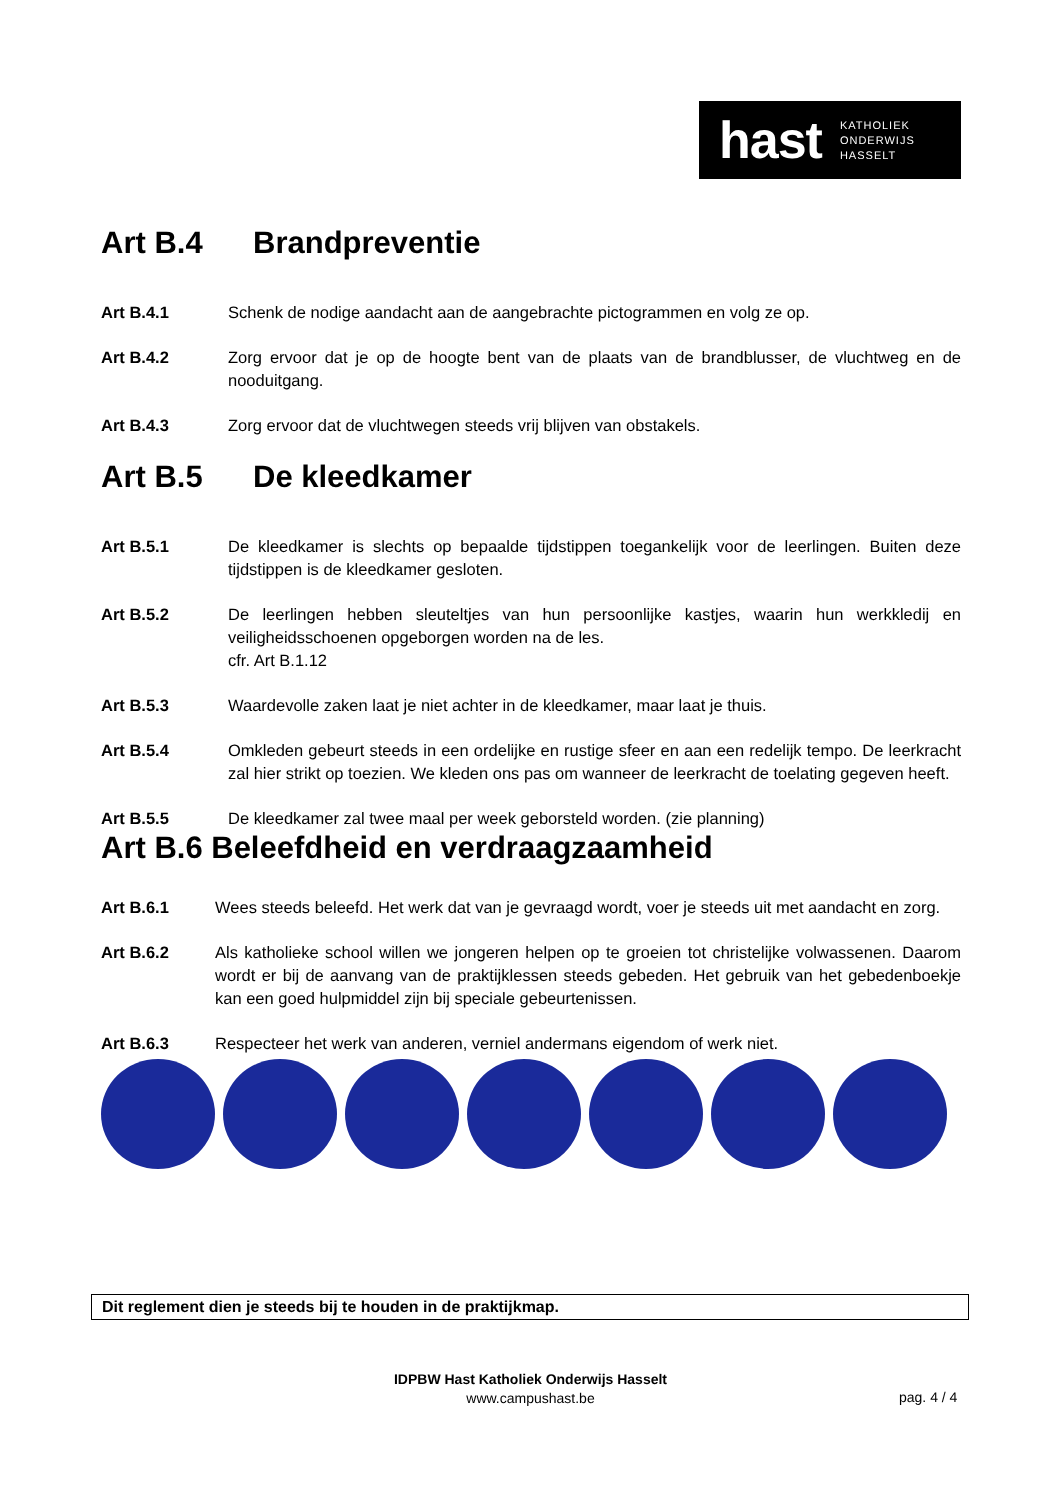hast KATHOLIEK
ONDERWIJS
HASSELT
Art B.4 Brandpreventie
Art B.4.1 Schenk de nodige aandacht aan de aangebrachte pictogrammen en volg ze op.
Art B.4.2 Zorg ervoor dat je op de hoogte bent van de plaats van de brandblusser, de vluchtweg en de nooduitgang.
Art B.4.3 Zorg ervoor dat de vluchtwegen steeds vrij blijven van obstakels.
Art B.5 De kleedkamer
Art B.5.1 De kleedkamer is slechts op bepaalde tijdstippen toegankelijk voor de leerlingen. Buiten deze tijdstippen is de kleedkamer gesloten.
Art B.5.2 De leerlingen hebben sleuteltjes van hun persoonlijke kastjes, waarin hun werkkledij en veiligheidsschoenen opgeborgen worden na de les.
cfr. Art B.1.12
Art B.5.3 Waardevolle zaken laat je niet achter in de kleedkamer, maar laat je thuis.
Art B.5.4 Omkleden gebeurt steeds in een ordelijke en rustige sfeer en aan een redelijk tempo. De leerkracht zal hier strikt op toezien. We kleden ons pas om wanneer de leerkracht de toelating gegeven heeft.
Art B.5.5 De kleedkamer zal twee maal per week geborsteld worden. (zie planning)
Art B.6 Beleefdheid en verdraagzaamheid
Art B.6.1 Wees steeds beleefd. Het werk dat van je gevraagd wordt, voer je steeds uit met aandacht en zorg.
Art B.6.2 Als katholieke school willen we jongeren helpen op te groeien tot christelijke volwassenen. Daarom wordt er bij de aanvang van de praktijklessen steeds gebeden. Het gebruik van het gebedenboekje kan een goed hulpmiddel zijn bij speciale gebeurtenissen.
Art B.6.3 Respecteer het werk van anderen, verniel andermans eigendom of werk niet.
Dit reglement dien je steeds bij te houden in de praktijkmap.
IDPBW Hast Katholiek Onderwijs Hasselt
www.campushast.be
pag. 4 / 4